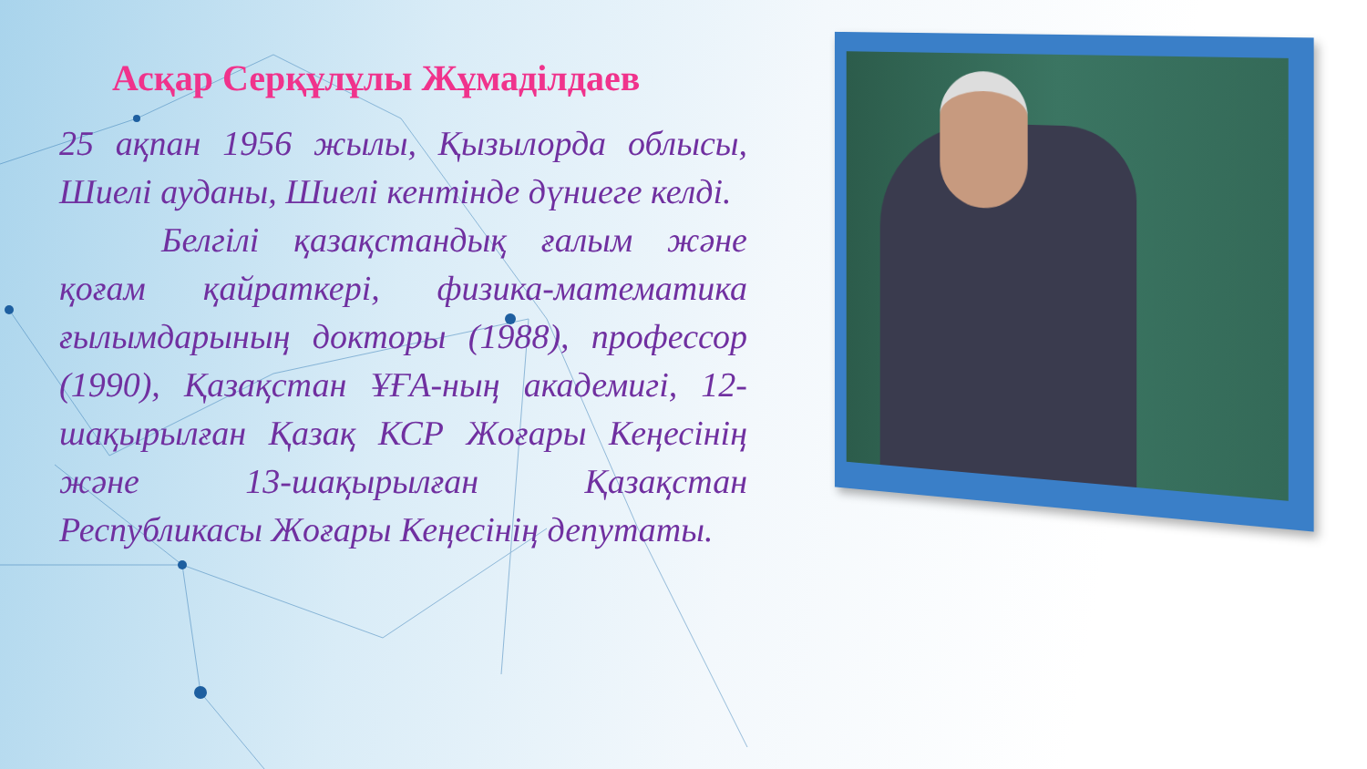Асқар Серқұлұлы Жұмаділдаев
25 ақпан 1956 жылы, Қызылорда облысы, Шиелі ауданы, Шиелі кентінде дүниеге келді.
Белгілі қазақстандық ғалым және қоғам қайраткері, физика-математика ғылымдарының докторы (1988), профессор (1990), Қазақстан ҰҒА-ның академигі, 12-шақырылған Қазақ КСР Жоғары Кеңесінің және 13-шақырылған Қазақстан Республикасы Жоғары Кеңесінің депутаты.